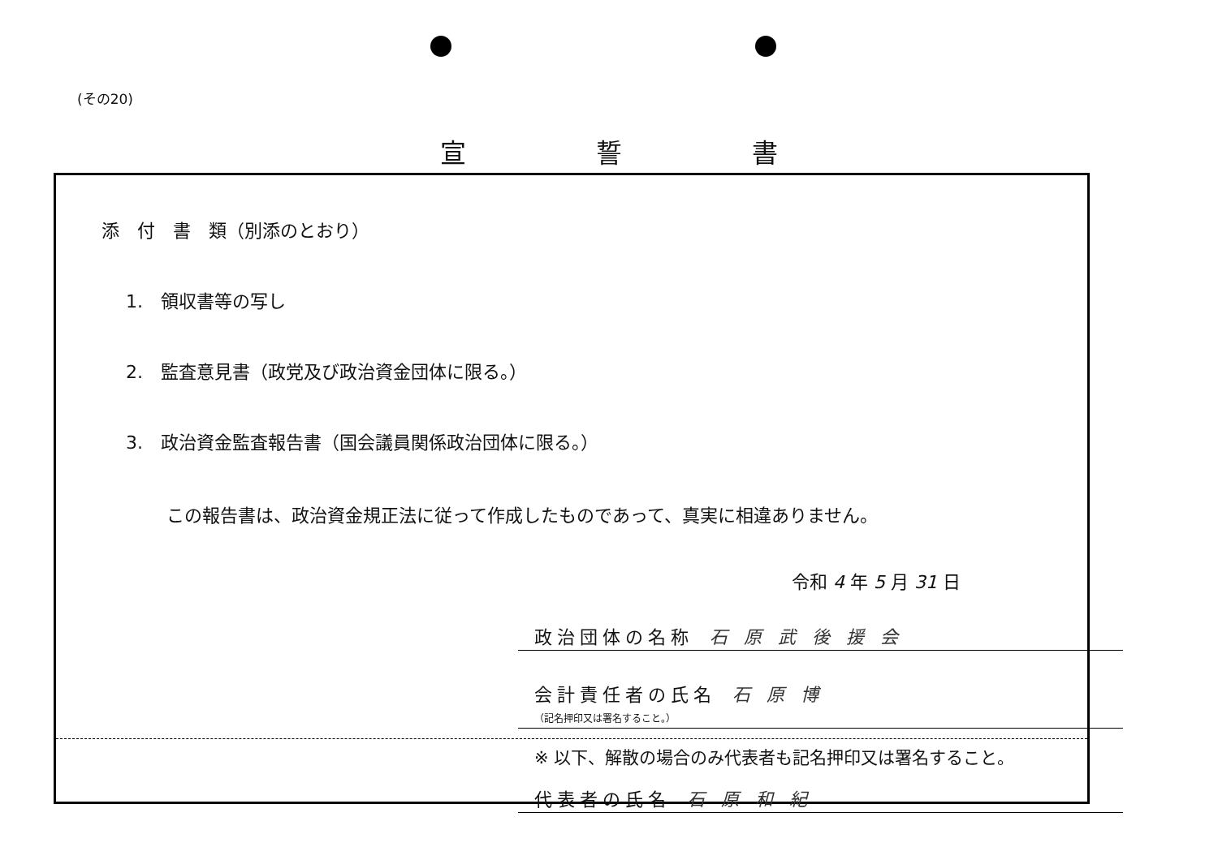(その20)
宣誓書
添　付　書　類（別添のとおり）
1.　領収書等の写し
2.　監査意見書（政党及び政治資金団体に限る。）
3.　政治資金監査報告書（国会議員関係政治団体に限る。）
この報告書は、政治資金規正法に従って作成したものであって、真実に相違ありません。
令和 4 年 5 月 31 日
政治団体の名称 石原武後援会
会計責任者の氏名 石原博
（記名押印又は署名すること。）
※ 以下、解散の場合のみ代表者も記名押印又は署名すること。
代表者の氏名 石原和紀